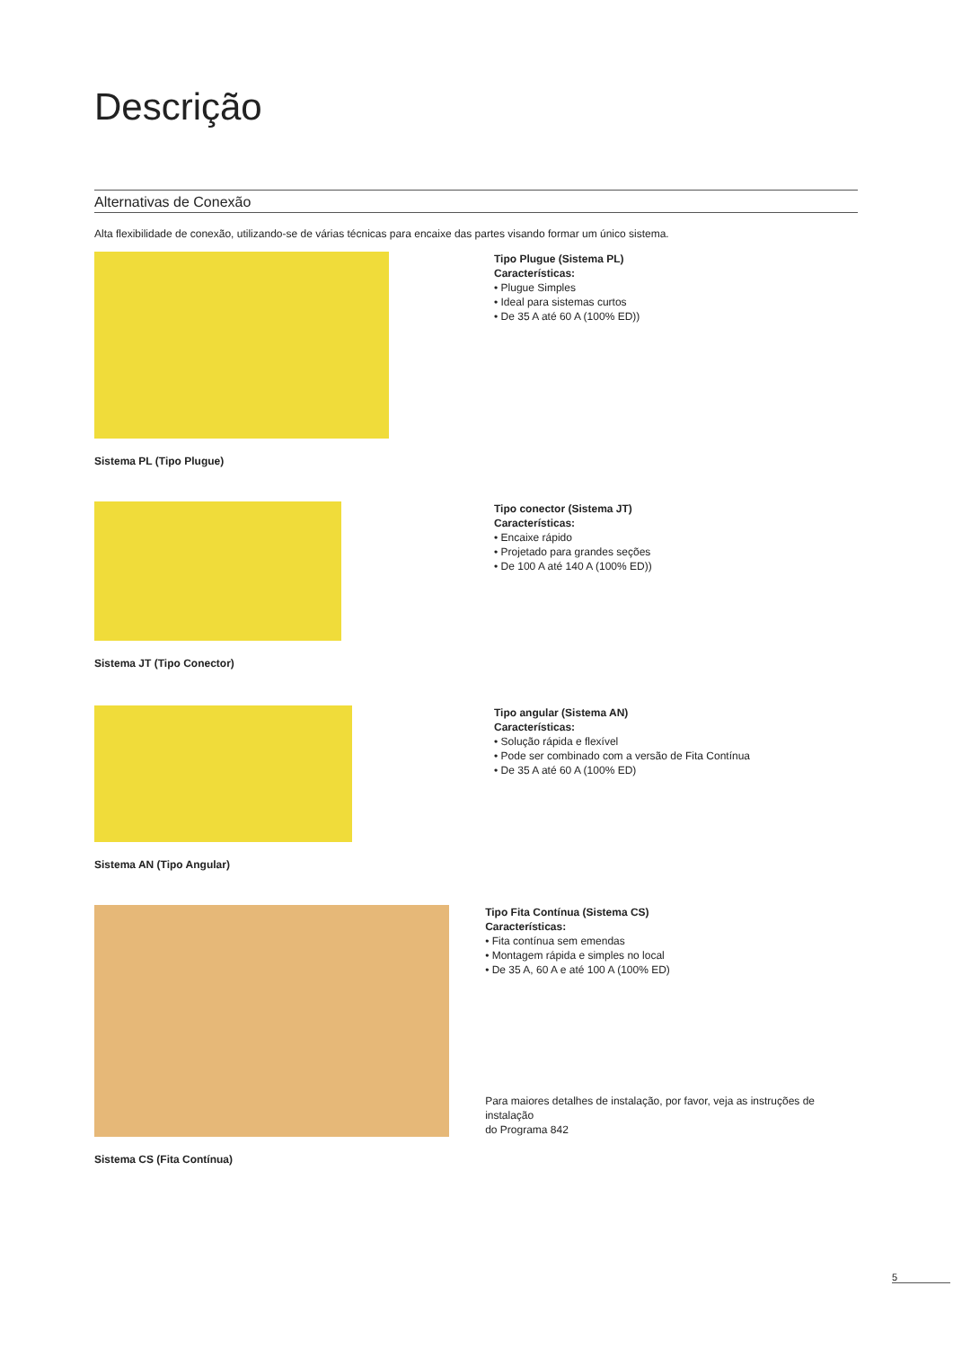Descrição
Alternativas de Conexão
Alta flexibilidade de conexão, utilizando-se de várias técnicas para encaixe das partes visando formar um único sistema.
Sistema PL (Tipo Plugue)
Tipo Plugue (Sistema PL)
Características:
• Plugue Simples
• Ideal para sistemas curtos
• De 35 A até 60 A (100% ED))
Sistema JT (Tipo Conector)
Tipo conector (Sistema JT)
Características:
• Encaixe rápido
• Projetado para grandes seções
• De 100 A até 140 A (100% ED))
Sistema AN (Tipo Angular)
Tipo angular (Sistema AN)
Características:
• Solução rápida e flexível
• Pode ser combinado com a versão de Fita Contínua
• De 35 A até 60 A (100% ED)
Sistema CS (Fita Contínua)
Tipo Fita Contínua (Sistema CS)
Características:
• Fita contínua sem emendas
• Montagem rápida e simples no local
• De 35 A, 60 A e até 100 A (100% ED)
Para maiores detalhes de instalação, por favor, veja as instruções de instalação
do Programa 842
5